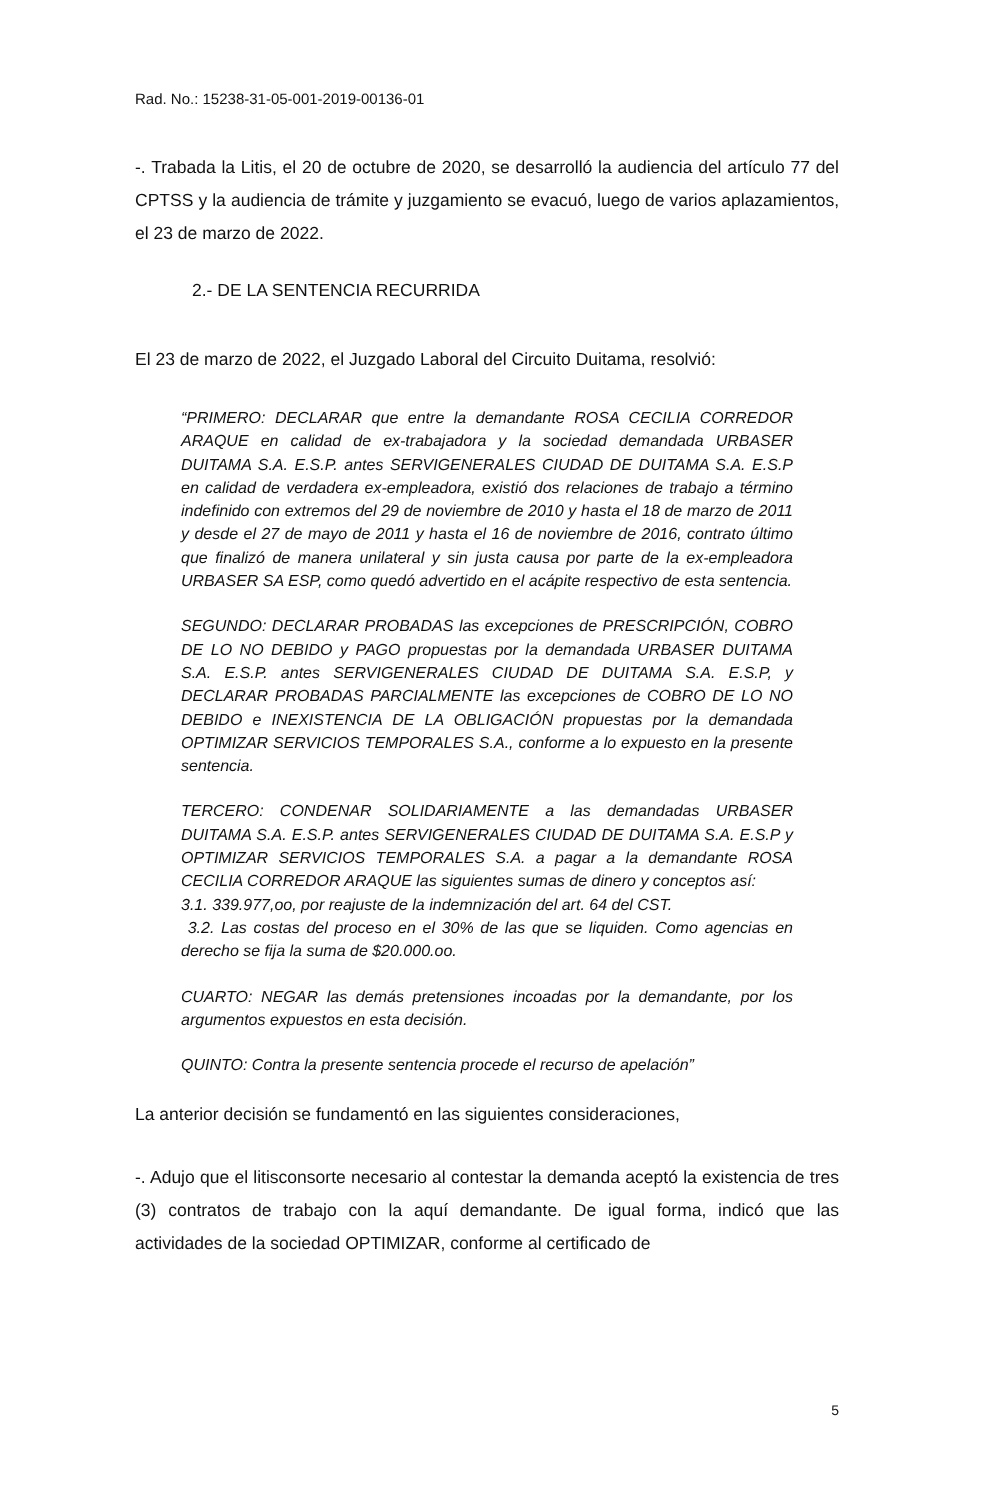Rad. No.: 15238-31-05-001-2019-00136-01
-. Trabada la Litis, el 20 de octubre de 2020, se desarrolló la audiencia del artículo 77 del CPTSS y la audiencia de trámite y juzgamiento se evacuó, luego de varios aplazamientos, el 23 de marzo de 2022.
2.- DE LA SENTENCIA RECURRIDA
El 23 de marzo de 2022, el Juzgado Laboral del Circuito Duitama, resolvió:
“PRIMERO: DECLARAR que entre la demandante ROSA CECILIA CORREDOR ARAQUE en calidad de ex-trabajadora y la sociedad demandada URBASER DUITAMA S.A. E.S.P. antes SERVIGENERALES CIUDAD DE DUITAMA S.A. E.S.P en calidad de verdadera ex-empleadora, existió dos relaciones de trabajo a término indefinido con extremos del 29 de noviembre de 2010 y hasta el 18 de marzo de 2011 y desde el 27 de mayo de 2011 y hasta el 16 de noviembre de 2016, contrato último que finalizó de manera unilateral y sin justa causa por parte de la ex-empleadora URBASER SA ESP, como quedó advertido en el acápite respectivo de esta sentencia.
SEGUNDO: DECLARAR PROBADAS las excepciones de PRESCRIPCIÓN, COBRO DE LO NO DEBIDO y PAGO propuestas por la demandada URBASER DUITAMA S.A. E.S.P. antes SERVIGENERALES CIUDAD DE DUITAMA S.A. E.S.P, y DECLARAR PROBADAS PARCIALMENTE las excepciones de COBRO DE LO NO DEBIDO e INEXISTENCIA DE LA OBLIGACIÓN propuestas por la demandada OPTIMIZAR SERVICIOS TEMPORALES S.A., conforme a lo expuesto en la presente sentencia.
TERCERO: CONDENAR SOLIDARIAMENTE a las demandadas URBASER DUITAMA S.A. E.S.P. antes SERVIGENERALES CIUDAD DE DUITAMA S.A. E.S.P y OPTIMIZAR SERVICIOS TEMPORALES S.A. a pagar a la demandante ROSA CECILIA CORREDOR ARAQUE las siguientes sumas de dinero y conceptos así:
3.1. 339.977,oo, por reajuste de la indemnización del art. 64 del CST.
3.2. Las costas del proceso en el 30% de las que se liquiden. Como agencias en derecho se fija la suma de $20.000.oo.
CUARTO: NEGAR las demás pretensiones incoadas por la demandante, por los argumentos expuestos en esta decisión.
QUINTO: Contra la presente sentencia procede el recurso de apelación”
La anterior decisión se fundamentó en las siguientes consideraciones,
-. Adujo que el litisconsorte necesario al contestar la demanda aceptó la existencia de tres (3) contratos de trabajo con la aquí demandante. De igual forma, indicó que las actividades de la sociedad OPTIMIZAR, conforme al certificado de
5